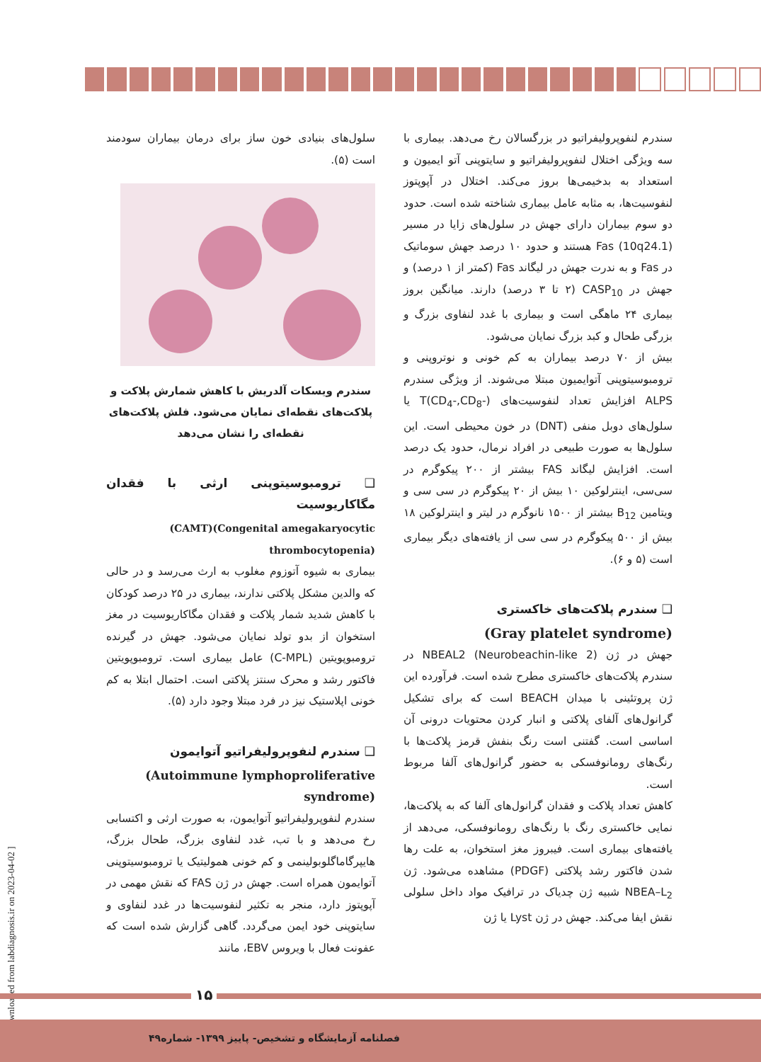سلول‌های بنیادی خون ساز برای درمان بیماران سودمند است (۵).
سندرم ویسکات آلدریش با کاهش شمارش پلاکت و پلاکت‌های نقطه‌ای نمایان می‌شود. فلش پلاکت‌های نقطه‌ای را نشان می‌دهد
❑ ترومبوسیتوپنی ارثی با فقدان مگاکاریوسیت
(CAMT)(Congenital amegakaryocytic thrombocytopenia)
بیماری به شیوه آتوزوم مغلوب به ارث می‌رسد و در حالی که والدین مشکل پلاکتی ندارند، بیماری در ۲۵ درصد کودکان با کاهش شدید شمار پلاکت و فقدان مگاکاریوسیت در مغز استخوان از بدو تولد نمایان می‌شود. جهش در گیرنده ترومبوپویتین (C-MPL) عامل بیماری است. ترومبوپویتین فاکتور رشد و محرک سنتز پلاکتی است. احتمال ابتلا به کم خونی اپلاستیک نیز در فرد مبتلا وجود دارد (۵).
❑ سندرم لنفوپرولیفراتیو آتوایمون
(Autoimmune lymphoproliferative syndrome)
سندرم لنفوپرولیفراتیو آتوایمون، به صورت ارثی و اکتسابی رخ می‌دهد و با تب، غدد لنفاوی بزرگ، طحال بزرگ، هایپرگاماگلوبولینمی و کم خونی همولیتیک یا ترومبوسیتوپنی آتوایمون همراه است. جهش در ژن FAS که نقش مهمی در آپوپتوز دارد، منجر به تکثیر لنفوسیت‌ها در غدد لنفاوی و سایتوپنی خود ایمن می‌گردد. گاهی گزارش شده است که عفونت فعال با ویروس EBV، مانند
سندرم لنفوپرولیفراتیو در بزرگسالان رخ می‌دهد. بیماری با سه ویژگی اختلال لنفوپرولیفراتیو و سایتوپنی آتو ایمیون و استعداد به بدخیمی‌ها بروز می‌کند. اختلال در آپوپتوز لنفوسیت‌ها، به مثابه عامل بیماری شناخته شده است. حدود دو سوم بیماران دارای جهش در سلول‌های زایا در مسیر Fas (10q24.1) هستند و حدود ۱۰ درصد جهش سوماتیک در Fas و به ندرت جهش در لیگاند Fas (کمتر از ۱ درصد) و جهش در CASP<sub>10</sub> (۲ تا ۳ درصد) دارند. میانگین بروز بیماری ۲۴ ماهگی است و بیماری با غدد لنفاوی بزرگ و بزرگی طحال و کبد بزرگ نمایان می‌شود.
بیش از ۷۰ درصد بیماران به کم خونی و نوتروپنی و ترومبوسیتوپنی آتوایمیون مبتلا می‌شوند. از ویژگی سندرم ALPS افزایش تعداد لنفوسیت‌های T(CD<sub>4</sub>-,CD<sub>8</sub>-) یا سلول‌های دوبل منفی (DNT) در خون محیطی است. این سلول‌ها به صورت طبیعی در افراد نرمال، حدود یک درصد است. افزایش لیگاند FAS بیشتر از ۲۰۰ پیکوگرم در سی‌سی، اینترلوکین ۱۰ بیش از ۲۰ پیکوگرم در سی سی و ویتامین B<sub>12</sub> بیشتر از ۱۵۰۰ نانوگرم در لیتر و اینترلوکین ۱۸ بیش از ۵۰۰ پیکوگرم در سی سی از یافته‌های دیگر بیماری است (۵ و ۶).
❑ سندرم پلاکت‌های خاکستری
(Gray platelet syndrome)
جهش در ژن NBEAL2 (Neurobeachin-like 2) در سندرم پلاکت‌های خاکستری مطرح شده است. فرآورده این ژن پروتئینی با میدان BEACH است که برای تشکیل گرانول‌های آلفای پلاکتی و انبار کردن محتویات درونی آن اساسی است. گفتنی است رنگ بنفش قرمز پلاکت‌ها با رنگ‌های رومانوفسکی به حضور گرانول‌های آلفا مربوط است.
کاهش تعداد پلاکت و فقدان گرانول‌های آلفا که به پلاکت‌ها، نمایی خاکستری رنگ با رنگ‌های رومانوفسکی، می‌دهد از یافته‌های بیماری است. فیبروز مغز استخوان، به علت رها شدن فاکتور رشد پلاکتی (PDGF) مشاهده می‌شود. ژن NBEA–L<sub>2</sub> شبیه ژن چدیاک در ترافیک مواد داخل سلولی نقش ایفا می‌کند. جهش در ژن Lyst یا ژن
[ Downloaded from labdiagnosis.ir on 2023-04-02 ]
۱۵
فصلنامه آزمایشگاه و تشخیص- پاییز ۱۳۹۹- شماره۴۹